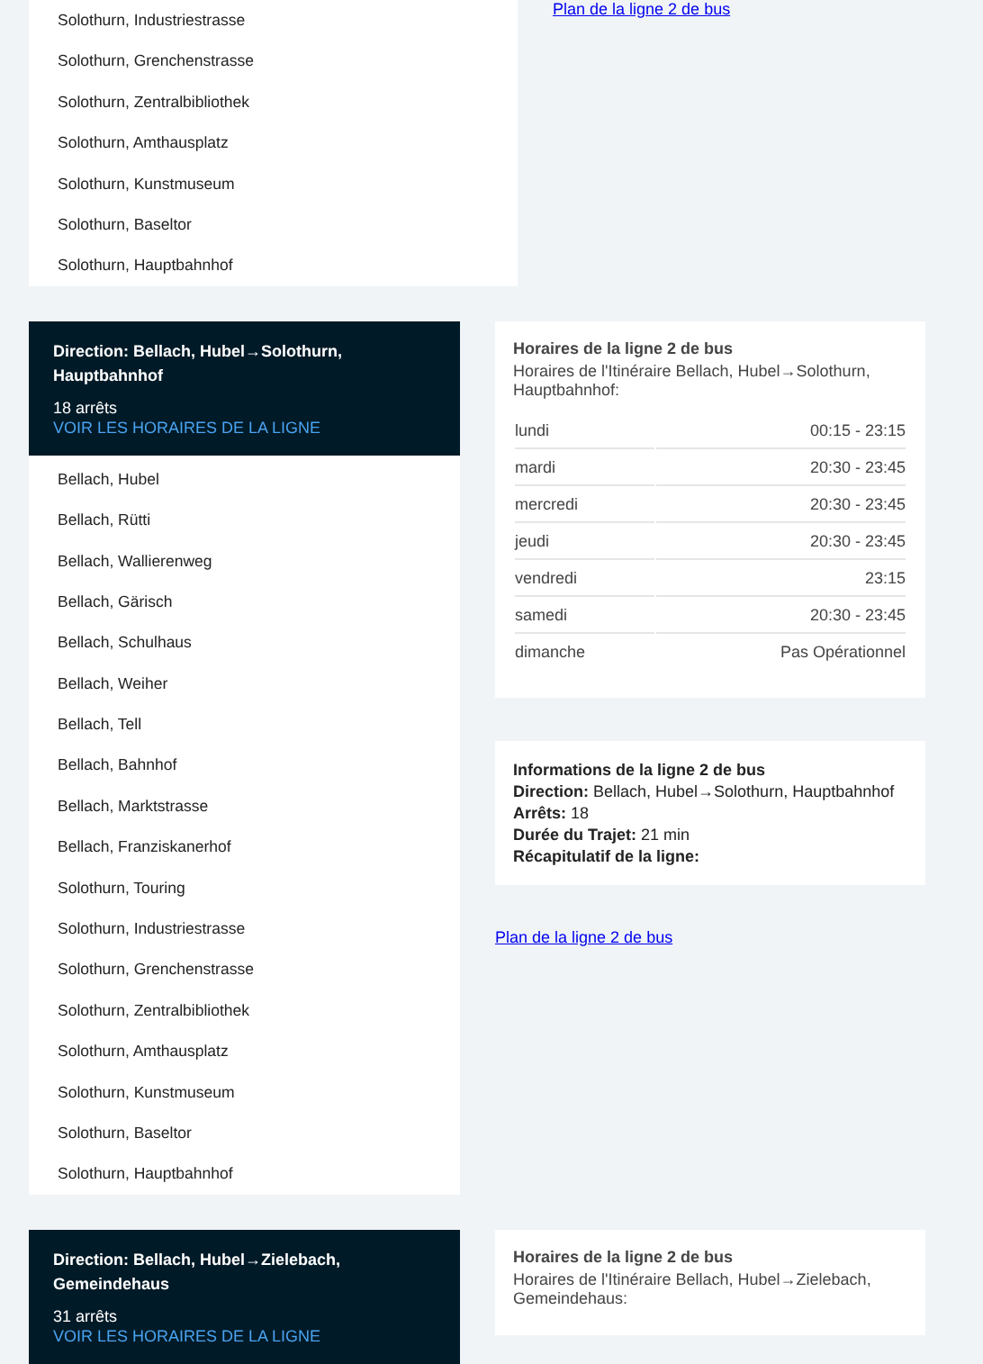Solothurn, Industriestrasse
Solothurn, Grenchenstrasse
Solothurn, Zentralbibliothek
Solothurn, Amthausplatz
Solothurn, Kunstmuseum
Solothurn, Baseltor
Solothurn, Hauptbahnhof
Plan de la ligne 2 de bus
Direction: Bellach, Hubel→Solothurn, Hauptbahnhof
18 arrêts
VOIR LES HORAIRES DE LA LIGNE
Bellach, Hubel
Bellach, Rütti
Bellach, Wallierenweg
Bellach, Gärisch
Bellach, Schulhaus
Bellach, Weiher
Bellach, Tell
Bellach, Bahnhof
Bellach, Marktstrasse
Bellach, Franziskanerhof
Solothurn, Touring
Solothurn, Industriestrasse
Solothurn, Grenchenstrasse
Solothurn, Zentralbibliothek
Solothurn, Amthausplatz
Solothurn, Kunstmuseum
Solothurn, Baseltor
Solothurn, Hauptbahnhof
Horaires de la ligne 2 de bus
Horaires de l'Itinéraire Bellach, Hubel→Solothurn, Hauptbahnhof:
| lundi | 00:15 - 23:15 |
| mardi | 20:30 - 23:45 |
| mercredi | 20:30 - 23:45 |
| jeudi | 20:30 - 23:45 |
| vendredi | 23:15 |
| samedi | 20:30 - 23:45 |
| dimanche | Pas Opérationnel |
Informations de la ligne 2 de bus
Direction: Bellach, Hubel→Solothurn, Hauptbahnhof
Arrêts: 18
Durée du Trajet: 21 min
Récapitulatif de la ligne:
Plan de la ligne 2 de bus
Direction: Bellach, Hubel→Zielebach, Gemeindehaus
31 arrêts
VOIR LES HORAIRES DE LA LIGNE
Horaires de la ligne 2 de bus
Horaires de l'Itinéraire Bellach, Hubel→Zielebach, Gemeindehaus: